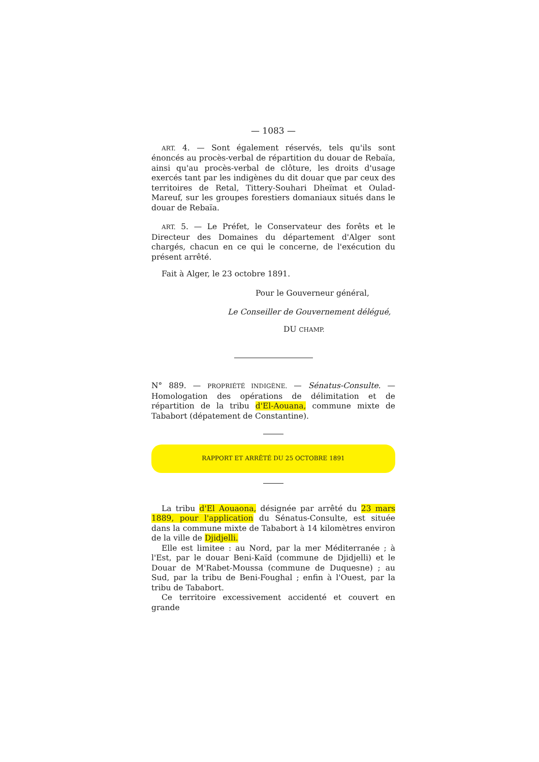— 1083 —
ART. 4. — Sont également réservés, tels qu'ils sont énoncés au procès-verbal de répartition du douar de Rebaïa, ainsi qu'au procès-verbal de clôture, les droits d'usage exercés tant par les indigènes du dit douar que par ceux des territoires de Retal, Tittery-Souhari Dheïmat et Oulad-Mareuf, sur les groupes forestiers domaniaux situés dans le douar de Rebaïa.
ART. 5. — Le Préfet, le Conservateur des forêts et le Directeur des Domaines du département d'Alger sont chargés, chacun en ce qui le concerne, de l'exécution du présent arrêté.
Fait à Alger, le 23 octobre 1891.
Pour le Gouverneur général,
Le Conseiller de Gouvernement délégué,
DU CHAMP.
N° 889. — PROPRIÉTÉ INDIGÈNE. — Sénatus-Consulte. — Homologation des opérations de délimitation et de répartition de la tribu d'El-Aouana, commune mixte de Tababort (dépatement de Constantine).
RAPPORT ET ARRÊTÉ DU 25 OCTOBRE 1891
La tribu d'El Aouaona, désignée par arrêté du 23 mars 1889, pour l'application du Sénatus-Consulte, est située dans la commune mixte de Tababort à 14 kilomètres environ de la ville de Djidjelli.
Elle est limitee : au Nord, par la mer Méditerranée ; à l'Est, par le douar Beni-Kaïd (commune de Djidjelli) et le Douar de M'Rabet-Moussa (commune de Duquesne) ; au Sud, par la tribu de Beni-Foughal ; enfin à l'Ouest, par la tribu de Tababort.
Ce territoire excessivement accidenté et couvert en grande